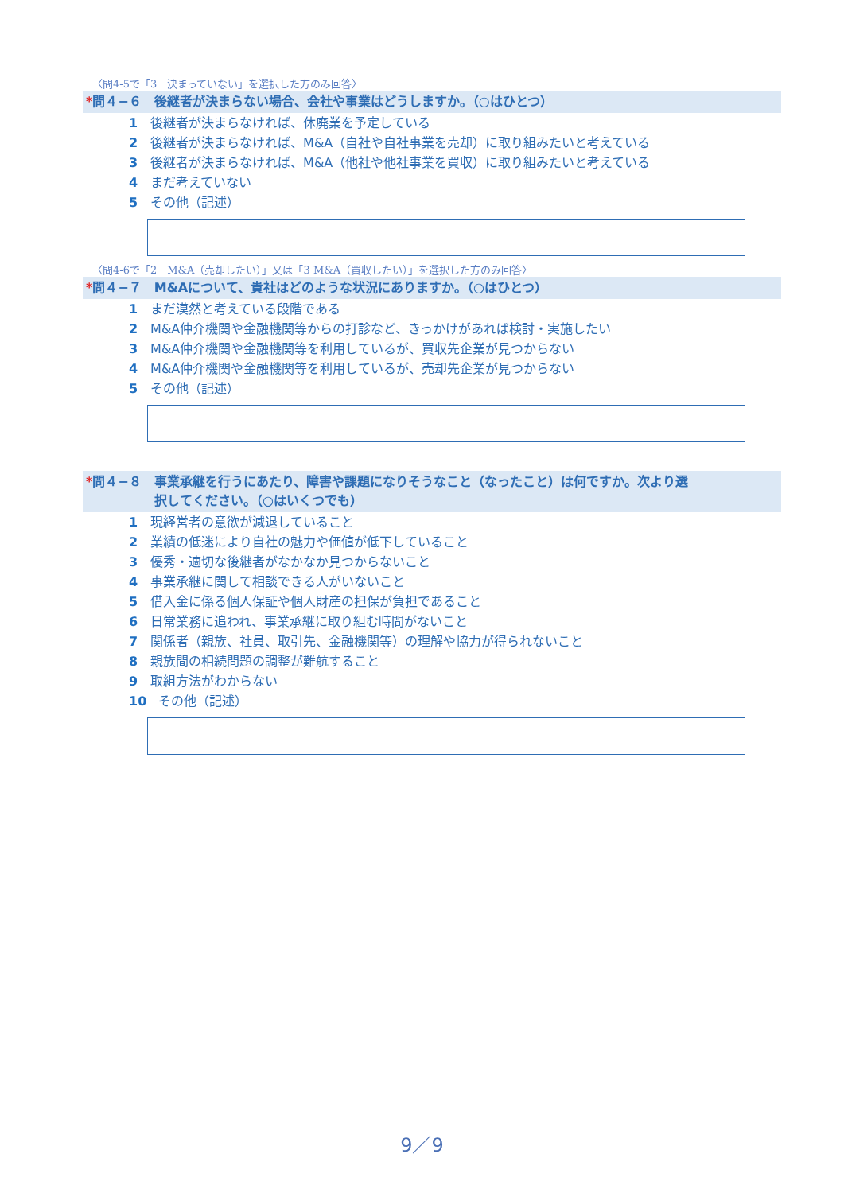〈問4-5で「3　決まっていない」を選択した方のみ回答〉
*問４−６　後継者が決まらない場合、会社や事業はどうしますか。（○はひとつ）
1 後継者が決まらなければ、休廃業を予定している
2 後継者が決まらなければ、M&A（自社や自社事業を売却）に取り組みたいと考えている
3 後継者が決まらなければ、M&A（他社や他社事業を買収）に取り組みたいと考えている
4 まだ考えていない
5 その他（記述）
〈問4-6で「2　M&A（売却したい）」又は「3 M&A（買収したい）」を選択した方のみ回答〉
*問４−７　M&Aについて、貴社はどのような状況にありますか。（○はひとつ）
1 まだ漠然と考えている段階である
2 M&A仲介機関や金融機関等からの打診など、きっかけがあれば検討・実施したい
3 M&A仲介機関や金融機関等を利用しているが、買収先企業が見つからない
4 M&A仲介機関や金融機関等を利用しているが、売却先企業が見つからない
5 その他（記述）
*問４−８　事業承継を行うにあたり、障害や課題になりそうなこと（なったこと）は何ですか。次より選
択してください。（○はいくつでも）
1 現経営者の意欲が減退していること
2 業績の低迷により自社の魅力や価値が低下していること
3 優秀・適切な後継者がなかなか見つからないこと
4 事業承継に関して相談できる人がいないこと
5 借入金に係る個人保証や個人財産の担保が負担であること
6 日常業務に追われ、事業承継に取り組む時間がないこと
7 関係者（親族、社員、取引先、金融機関等）の理解や協力が得られないこと
8 親族間の相続問題の調整が難航すること
9 取組方法がわからない
10 その他（記述）
9／9